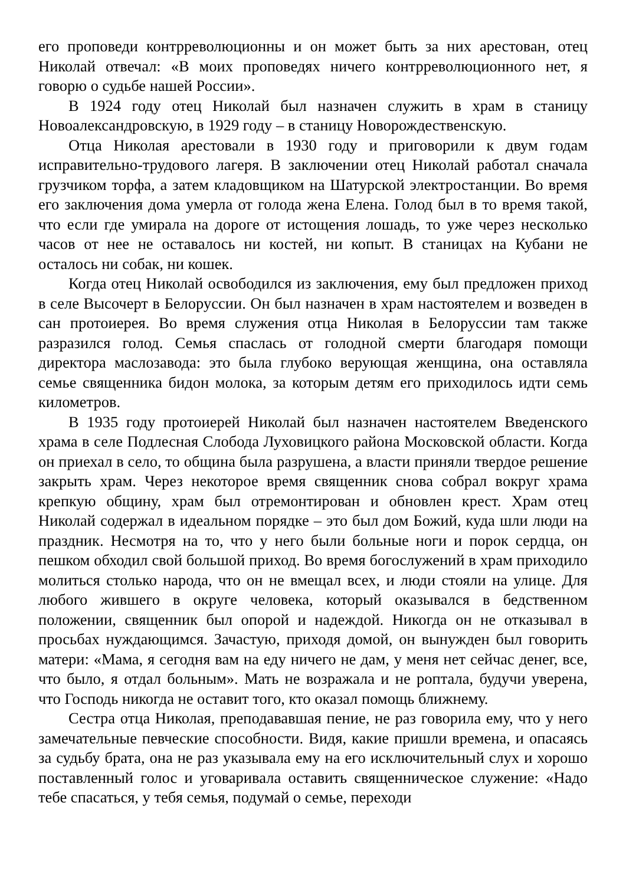его проповеди контрреволюционны и он может быть за них арестован, отец Николай отвечал: «В моих проповедях ничего контрреволюционного нет, я говорю о судьбе нашей России».
В 1924 году отец Николай был назначен служить в храм в станицу Новоалександровскую, в 1929 году – в станицу Новорождественскую.
Отца Николая арестовали в 1930 году и приговорили к двум годам исправительно-трудового лагеря. В заключении отец Николай работал сначала грузчиком торфа, а затем кладовщиком на Шатурской электростанции. Во время его заключения дома умерла от голода жена Елена. Голод был в то время такой, что если где умирала на дороге от истощения лошадь, то уже через несколько часов от нее не оставалось ни костей, ни копыт. В станицах на Кубани не осталось ни собак, ни кошек.
Когда отец Николай освободился из заключения, ему был предложен приход в селе Высочерт в Белоруссии. Он был назначен в храм настоятелем и возведен в сан протоиерея. Во время служения отца Николая в Белоруссии там также разразился голод. Семья спаслась от голодной смерти благодаря помощи директора маслозавода: это была глубоко верующая женщина, она оставляла семье священника бидон молока, за которым детям его приходилось идти семь километров.
В 1935 году протоиерей Николай был назначен настоятелем Введенского храма в селе Подлесная Слобода Луховицкого района Московской области. Когда он приехал в село, то община была разрушена, а власти приняли твердое решение закрыть храм. Через некоторое время священник снова собрал вокруг храма крепкую общину, храм был отремонтирован и обновлен крест. Храм отец Николай содержал в идеальном порядке – это был дом Божий, куда шли люди на праздник. Несмотря на то, что у него были больные ноги и порок сердца, он пешком обходил свой большой приход. Во время богослужений в храм приходило молиться столько народа, что он не вмещал всех, и люди стояли на улице. Для любого жившего в округе человека, который оказывался в бедственном положении, священник был опорой и надеждой. Никогда он не отказывал в просьбах нуждающимся. Зачастую, приходя домой, он вынужден был говорить матери: «Мама, я сегодня вам на еду ничего не дам, у меня нет сейчас денег, все, что было, я отдал больным». Мать не возражала и не роптала, будучи уверена, что Господь никогда не оставит того, кто оказал помощь ближнему.
Сестра отца Николая, преподававшая пение, не раз говорила ему, что у него замечательные певческие способности. Видя, какие пришли времена, и опасаясь за судьбу брата, она не раз указывала ему на его исключительный слух и хорошо поставленный голос и уговаривала оставить священническое служение: «Надо тебе спасаться, у тебя семья, подумай о семье, переходи